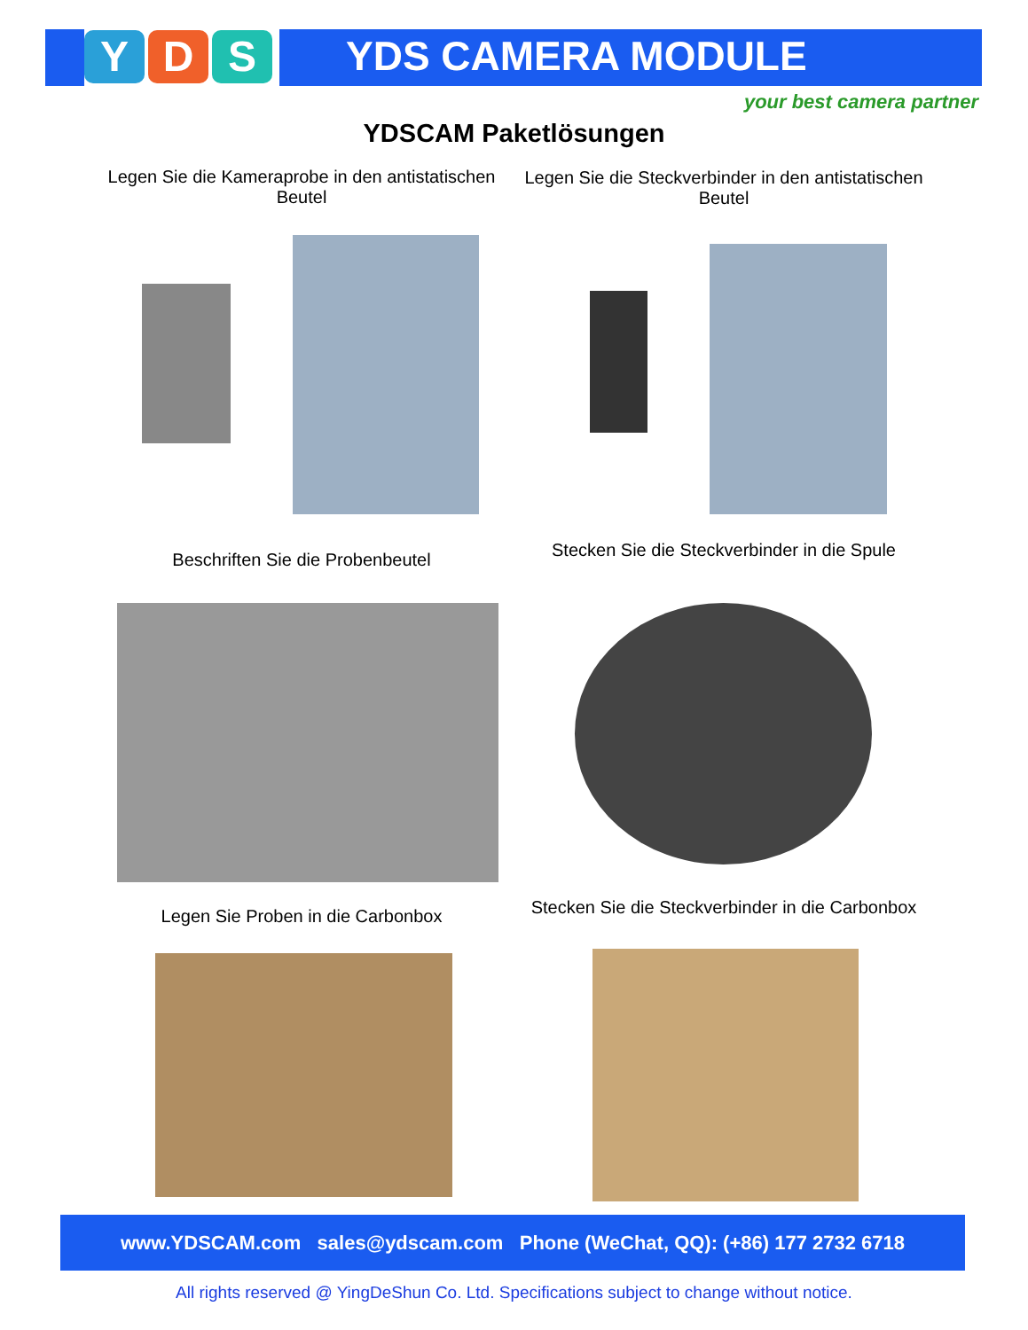Y D S YDS CAMERA MODULE
your best camera partner
YDSCAM Paketlösungen
Legen Sie die Kameraprobe in den antistatischen Beutel
Legen Sie die Steckverbinder in den antistatischen Beutel
Beschriften Sie die Probenbeutel
Stecken Sie die Steckverbinder in die Spule
Legen Sie Proben in die Carbonbox
Stecken Sie die Steckverbinder in die Carbonbox
www.YDSCAM.com sales@ydscam.com Phone (WeChat, QQ): (+86) 177 2732 6718
All rights reserved @ YingDeShun Co. Ltd. Specifications subject to change without notice.